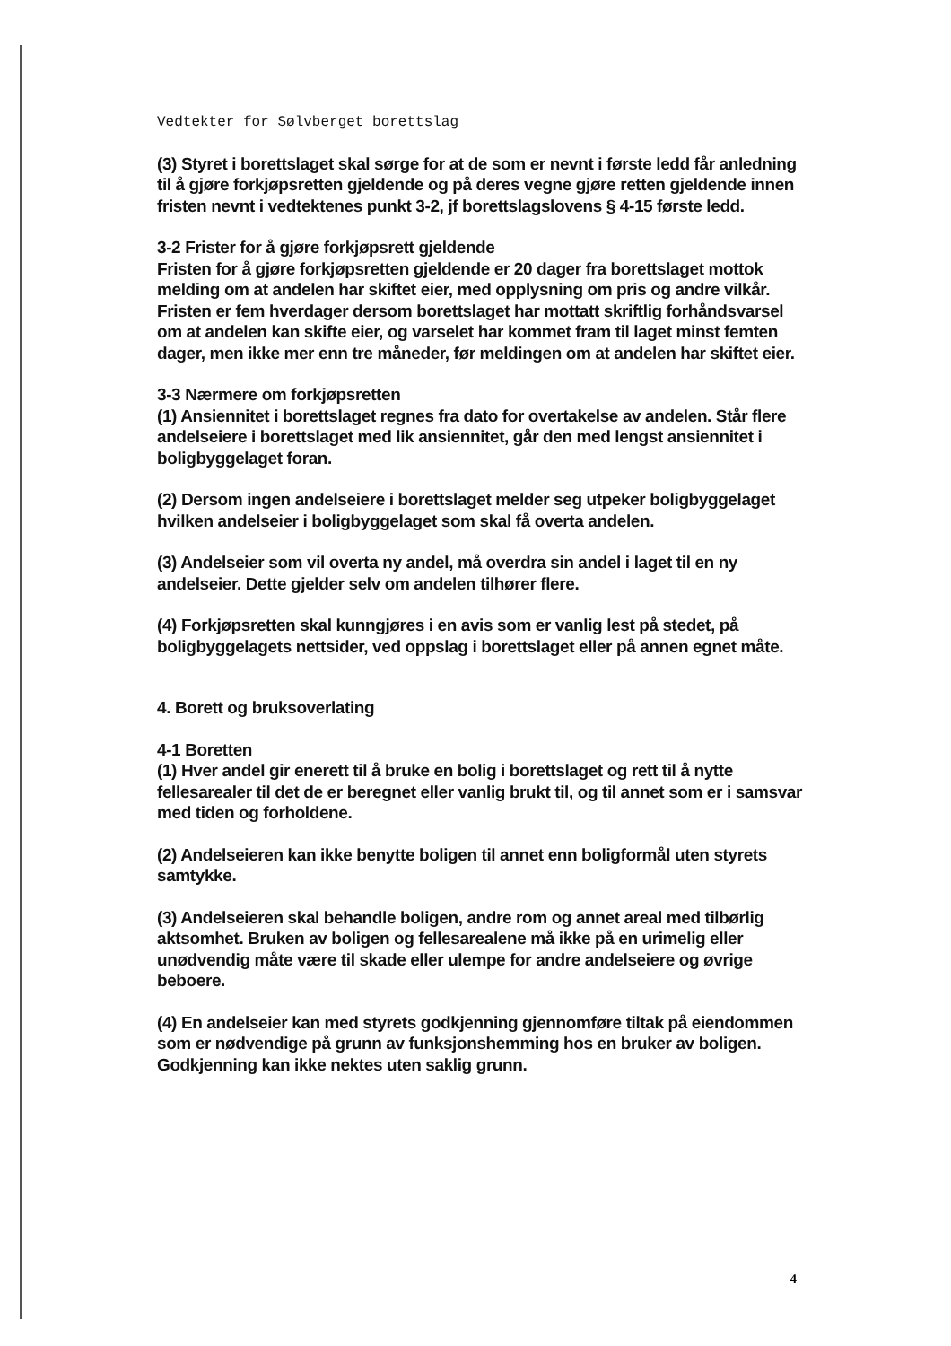Vedtekter for Sølvberget borettslag
(3) Styret i borettslaget skal sørge for at de som er nevnt i første ledd får anledning til å gjøre forkjøpsretten gjeldende og på deres vegne gjøre retten gjeldende innen fristen nevnt i vedtektenes punkt 3-2, jf borettslagslovens § 4-15 første ledd.
3-2 Frister for å gjøre forkjøpsrett gjeldende
Fristen for å gjøre forkjøpsretten gjeldende er 20 dager fra borettslaget mottok melding om at andelen har skiftet eier, med opplysning om pris og andre vilkår. Fristen er fem hverdager dersom borettslaget har mottatt skriftlig forhåndsvarsel om at andelen kan skifte eier, og varselet har kommet fram til laget minst femten dager, men ikke mer enn tre måneder, før meldingen om at andelen har skiftet eier.
3-3 Nærmere om forkjøpsretten
(1) Ansiennitet i borettslaget regnes fra dato for overtakelse av andelen. Står flere andelseiere i borettslaget med lik ansiennitet, går den med lengst ansiennitet i boligbyggelaget foran.
(2) Dersom ingen andelseiere i borettslaget melder seg utpeker boligbyggelaget hvilken andelseier i boligbyggelaget som skal få overta andelen.
(3) Andelseier som vil overta ny andel, må overdra sin andel i laget til en ny andelseier. Dette gjelder selv om andelen tilhører flere.
(4) Forkjøpsretten skal kunngjøres i en avis som er vanlig lest på stedet, på boligbyggelagets nettsider, ved oppslag i borettslaget eller på annen egnet måte.
4. Borett og bruksoverlating
4-1 Boretten
(1) Hver andel gir enerett til å bruke en bolig i borettslaget og rett til å nytte fellesarealer til det de er beregnet eller vanlig brukt til, og til annet som er i samsvar med tiden og forholdene.
(2) Andelseieren kan ikke benytte boligen til annet enn boligformål uten styrets samtykke.
(3) Andelseieren skal behandle boligen, andre rom og annet areal med tilbørlig aktsomhet. Bruken av boligen og fellesarealene må ikke på en urimelig eller unødvendig måte være til skade eller ulempe for andre andelseiere og øvrige beboere.
(4) En andelseier kan med styrets godkjenning gjennomføre tiltak på eiendommen som er nødvendige på grunn av funksjonshemming hos en bruker av boligen. Godkjenning kan ikke nektes uten saklig grunn.
4